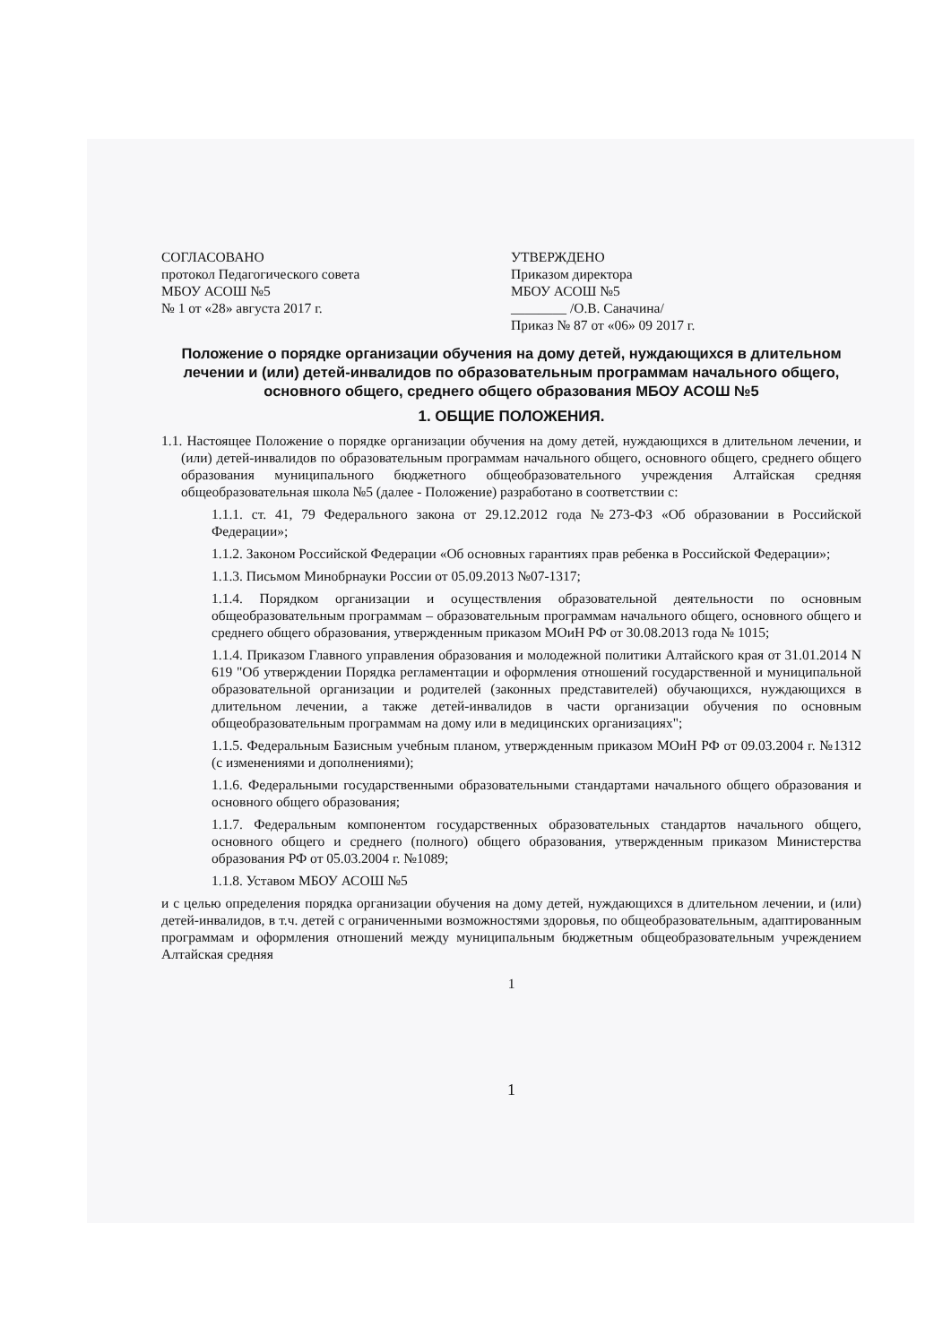СОГЛАСОВАНО
протокол Педагогического совета
МБОУ АСОШ №5
№ 1 от «28» августа 2017 г.
УТВЕРЖДЕНО
Приказом директора
МБОУ АСОШ №5
________ /О.В. Саначина/
Приказ № 87 от «06» 09 2017 г.
Положение о порядке организации обучения на дому детей, нуждающихся в длительном лечении и (или) детей-инвалидов по образовательным программам начального общего, основного общего, среднего общего образования МБОУ АСОШ №5
1. ОБЩИЕ ПОЛОЖЕНИЯ.
1.1. Настоящее Положение о порядке организации обучения на дому детей, нуждающихся в длительном лечении, и (или) детей-инвалидов по образовательным программам начального общего, основного общего, среднего общего образования муниципального бюджетного общеобразовательного учреждения Алтайская средняя общеобразовательная школа №5 (далее - Положение) разработано в соответствии с:
1.1.1. ст. 41, 79 Федерального закона от 29.12.2012 года №273-ФЗ «Об образовании в Российской Федерации»;
1.1.2. Законом Российской Федерации «Об основных гарантиях прав ребенка в Российской Федерации»;
1.1.3. Письмом Минобрнауки России от 05.09.2013 №07-1317;
1.1.4. Порядком организации и осуществления образовательной деятельности по основным общеобразовательным программам – образовательным программам начального общего, основного общего и среднего общего образования, утвержденным приказом МОиН РФ от 30.08.2013 года № 1015;
1.1.4. Приказом Главного управления образования и молодежной политики Алтайского края от 31.01.2014 N 619 "Об утверждении Порядка регламентации и оформления отношений государственной и муниципальной образовательной организации и родителей (законных представителей) обучающихся, нуждающихся в длительном лечении, а также детей-инвалидов в части организации обучения по основным общеобразовательным программам на дому или в медицинских организациях";
1.1.5. Федеральным Базисным учебным планом, утвержденным приказом МОиН РФ от 09.03.2004 г. №1312 (с изменениями и дополнениями);
1.1.6. Федеральными государственными образовательными стандартами начального общего образования и основного общего образования;
1.1.7. Федеральным компонентом государственных образовательных стандартов начального общего, основного общего и среднего (полного) общего образования, утвержденным приказом Министерства образования РФ от 05.03.2004 г. №1089;
1.1.8. Уставом МБОУ АСОШ №5
и с целью определения порядка организации обучения на дому детей, нуждающихся в длительном лечении, и (или) детей-инвалидов, в т.ч. детей с ограниченными возможностями здоровья, по общеобразовательным, адаптированным программам и оформления отношений между муниципальным бюджетным общеобразовательным учреждением Алтайская средняя
1
1